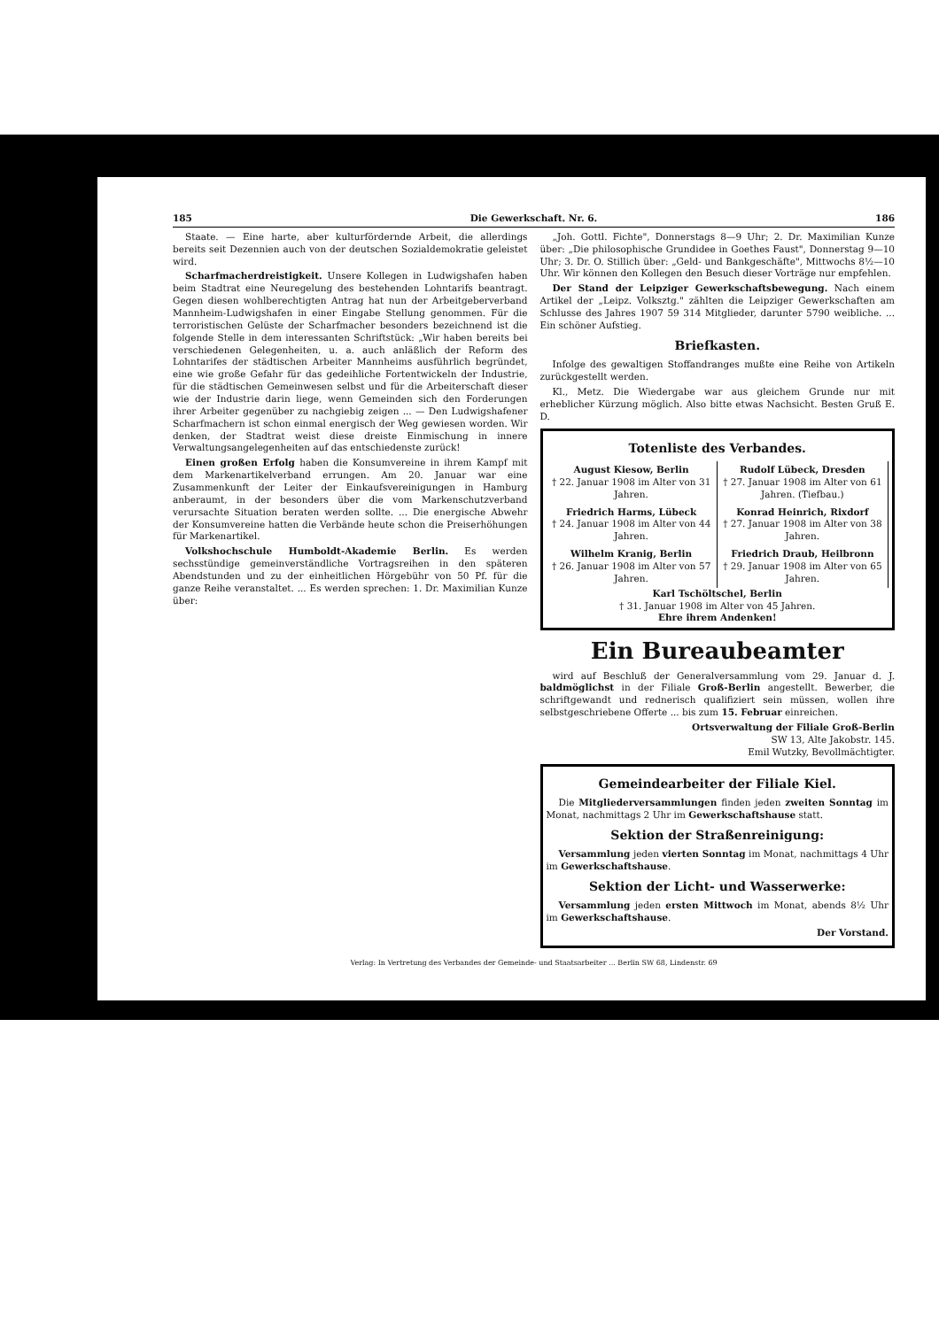185 Die Gewerkschaft. Nr. 6. 186
Staate. — Eine harte, aber kulturfördernde Arbeit, die allerdings bereits seit Dezennien auch von der deutschen Sozialdemokratie geleistet wird.
Scharfmacherdreistigkeit. Unsere Kollegen in Ludwigshafen haben beim Stadtrat eine Neuregelung des bestehenden Lohntarifs beantragt. Gegen diesen wohlberechtigten Antrag hat nun der Arbeitgeberverband Mannheim-Ludwigshafen in einer Eingabe Stellung genommen. Für die terroristischen Gelüste der Scharfmacher besonders bezeichnend ist die folgende Stelle in dem interessanten Schriftstück: „Wir haben bereits bei verschiedenen Gelegenheiten, u. a. auch anläßlich der Reform des Lohntarifes der städtischen Arbeiter Mannheims ausführlich begründet, eine wie große Gefahr für das gedeihliche Fortentwickeln der Industrie, für die städtischen Gemeinwesen selbst und für die Arbeiterschaft dieser wie der Industrie darin liege, wenn Gemeinden sich den Forderungen ihrer Arbeiter gegenüber zu nachgiebig zeigen ... — Den Ludwigshafener Scharfmachern ist schon einmal energisch der Weg gewiesen worden. Wir denken, der Stadtrat weist diese dreiste Einmischung in innere Verwaltungsangelegenheiten auf das entschiedenste zurück!
Einen großen Erfolg haben die Konsumvereine in ihrem Kampf mit dem Markenartikelverband errungen. Am 20. Januar war eine Zusammenkunft der Leiter der Einkaufsvereinigungen in Hamburg anberaumt, in der besonders über die vom Markenschutzverband verursachte Situation beraten werden sollte. ... Die energische Abwehr der Konsumvereine hatten die Verbände heute schon die Preiserhöhungen für Markenartikel.
Volkshochschule Humboldt-Akademie Berlin. Es werden sechsstündige gemeinverständliche Vortragsreihen in den späteren Abendstunden und zu der einheitlichen Hörgebühr von 50 Pf. für die ganze Reihe veranstaltet. ... Es werden sprechen: 1. Dr. Maximilian Kunze über:
„Joh. Gottl. Fichte", Donnerstags 8—9 Uhr; 2. Dr. Maximilian Kunze über: „Die philosophische Grundidee in Goethes Faust", Donnerstag 9—10 Uhr; 3. Dr. O. Stillich über: „Geld- und Bankgeschäfte", Mittwochs 8½—10 Uhr. Wir können den Kollegen den Besuch dieser Vorträge nur empfehlen.
Der Stand der Leipziger Gewerkschaftsbewegung. Nach einem Artikel der „Leipz. Volksztg." zählten die Leipziger Gewerkschaften am Schlusse des Jahres 1907 59 314 Mitglieder, darunter 5790 weibliche. ... Ein schöner Aufstieg.
Briefkasten.
Infolge des gewaltigen Stoffandranges mußte eine Reihe von Artikeln zurückgestellt werden.
Kl., Metz. Die Wiedergabe war aus gleichem Grunde nur mit erheblicher Kürzung möglich. Also bitte etwas Nachsicht. Besten Gruß E. D.
Totenliste des Verbandes.
August Kiesow, Berlin
† 22. Januar 1908 im Alter von 31 Jahren.
Rudolf Lübeck, Dresden
† 27. Januar 1908 im Alter von 61 Jahren. (Tiefbau.)
Friedrich Harms, Lübeck
† 24. Januar 1908 im Alter von 44 Jahren.
Konrad Heinrich, Rixdorf
† 27. Januar 1908 im Alter von 38 Jahren.
Wilhelm Kranig, Berlin
† 26. Januar 1908 im Alter von 57 Jahren.
Friedrich Draub, Heilbronn
† 29. Januar 1908 im Alter von 65 Jahren.
Karl Tschöltschel, Berlin
† 31. Januar 1908 im Alter von 45 Jahren.
Ehre ihrem Andenken!
Ein Bureaubeamter
wird auf Beschluß der Generalversammlung vom 29. Januar d. J. baldmöglichst in der Filiale Groß-Berlin angestellt. Bewerber, die schriftgewandt und rednerisch qualifiziert sein müssen, wollen ihre selbstgeschriebene Offerte ... bis zum 15. Februar einreichen.
Ortsverwaltung der Filiale Groß-Berlin
SW 13, Alte Jakobstr. 145.
Emil Wutzky, Bevollmächtigter.
Gemeindearbeiter der Filiale Kiel.
Die Mitgliederversammlungen finden jeden zweiten Sonntag im Monat, nachmittags 2 Uhr im Gewerkschaftshause statt.
Sektion der Straßenreinigung:
Versammlung jeden vierten Sonntag im Monat, nachmittags 4 Uhr im Gewerkschaftshause.
Sektion der Licht- und Wasserwerke:
Versammlung jeden ersten Mittwoch im Monat, abends 8½ Uhr im Gewerkschaftshause.
Der Vorstand.
Verlag: In Vertretung des Verbandes der Gemeinde- und Staatsarbeiter ... Berlin SW 68, Lindenstr. 69